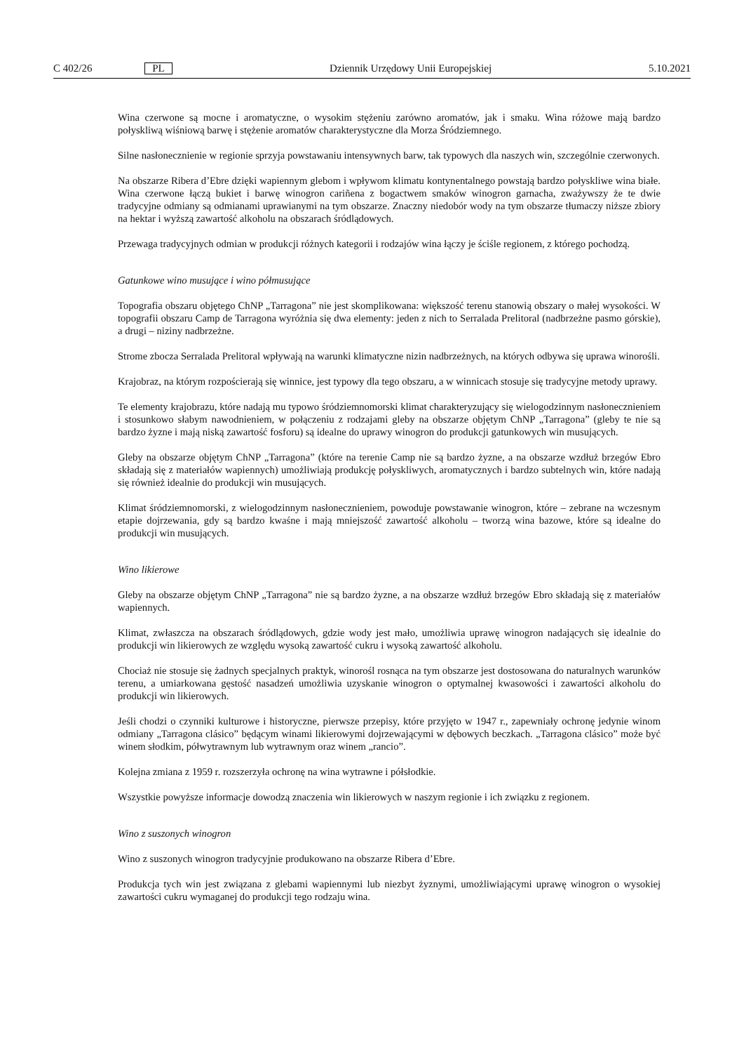C 402/26 PL Dziennik Urzędowy Unii Europejskiej 5.10.2021
Wina czerwone są mocne i aromatyczne, o wysokim stężeniu zarówno aromatów, jak i smaku. Wina różowe mają bardzo połyskliwą wiśniową barwę i stężenie aromatów charakterystyczne dla Morza Śródziemnego.
Silne nasłonecznienie w regionie sprzyja powstawaniu intensywnych barw, tak typowych dla naszych win, szczególnie czerwonych.
Na obszarze Ribera d’Ebre dzięki wapiennym glebom i wpływom klimatu kontynentalnego powstają bardzo połyskliwe wina białe. Wina czerwone łączą bukiet i barwę winogron cariñena z bogactwem smaków winogron garnacha, zważywszy że te dwie tradycyjne odmiany są odmianami uprawianymi na tym obszarze. Znaczny niedobór wody na tym obszarze tłumaczy niższe zbiory na hektar i wyższą zawartość alkoholu na obszarach śródlądowych.
Przewaga tradycyjnych odmian w produkcji różnych kategorii i rodzajów wina łączy je ściśle regionem, z którego pochodzą.
Gatunkowe wino musujące i wino półmusujące
Topografia obszaru objętego ChNP „Tarragona” nie jest skomplikowana: większość terenu stanowią obszary o małej wysokości. W topografii obszaru Camp de Tarragona wyróżnia się dwa elementy: jeden z nich to Serralada Prelitoral (nadbrzeżne pasmo górskie), a drugi – niziny nadbrzeżne.
Strome zbocza Serralada Prelitoral wpływają na warunki klimatyczne nizin nadbrzeżnych, na których odbywa się uprawa winorośli.
Krajobraz, na którym rozpościerają się winnice, jest typowy dla tego obszaru, a w winnicach stosuje się tradycyjne metody uprawy.
Te elementy krajobrazu, które nadają mu typowo śródziemnomorski klimat charakteryzujący się wielogodzinnym nasłonecznieniem i stosunkowo słabym nawodnieniem, w połączeniu z rodzajami gleby na obszarze objętym ChNP „Tarragona” (gleby te nie są bardzo żyzne i mają niską zawartość fosforu) są idealne do uprawy winogron do produkcji gatunkowych win musujących.
Gleby na obszarze objętym ChNP „Tarragona” (które na terenie Camp nie są bardzo żyzne, a na obszarze wzdłuż brzegów Ebro składają się z materiałów wapiennych) umożliwiają produkcję połyskliwych, aromatycznych i bardzo subtelnych win, które nadają się również idealnie do produkcji win musujących.
Klimat śródziemnomorski, z wielogodzinnym nasłonecznieniem, powoduje powstawanie winogron, które – zebrane na wczesnym etapie dojrzewania, gdy są bardzo kwaśne i mają mniejszość zawartość alkoholu – tworzą wina bazowe, które są idealne do produkcji win musujących.
Wino likierowe
Gleby na obszarze objętym ChNP „Tarragona” nie są bardzo żyzne, a na obszarze wzdłuż brzegów Ebro składają się z materiałów wapiennych.
Klimat, zwłaszcza na obszarach śródlądowych, gdzie wody jest mało, umożliwia uprawę winogron nadających się idealnie do produkcji win likierowych ze względu wysoką zawartość cukru i wysoką zawartość alkoholu.
Chociaż nie stosuje się żadnych specjalnych praktyk, winorośl rosnąca na tym obszarze jest dostosowana do naturalnych warunków terenu, a umiarkowana gęstość nasadzeń umożliwia uzyskanie winogron o optymalnej kwasowości i zawartości alkoholu do produkcji win likierowych.
Jeśli chodzi o czynniki kulturowe i historyczne, pierwsze przepisy, które przyjęto w 1947 r., zapewniały ochronę jedynie winom odmiany „Tarragona clásico” będącym winami likierowymi dojrzewającymi w dębowych beczkach. „Tarragona clásico” może być winem słodkim, półwytrawnym lub wytrawnym oraz winem „rancio”.
Kolejna zmiana z 1959 r. rozszerzyła ochronę na wina wytrawne i półsłodkie.
Wszystkie powyższe informacje dowodzą znaczenia win likierowych w naszym regionie i ich związku z regionem.
Wino z suszonych winogron
Wino z suszonych winogron tradycyjnie produkowano na obszarze Ribera d’Ebre.
Produkcja tych win jest związana z glebami wapiennymi lub niezbyt żyznymi, umożliwiającymi uprawę winogron o wysokiej zawartości cukru wymaganej do produkcji tego rodzaju wina.